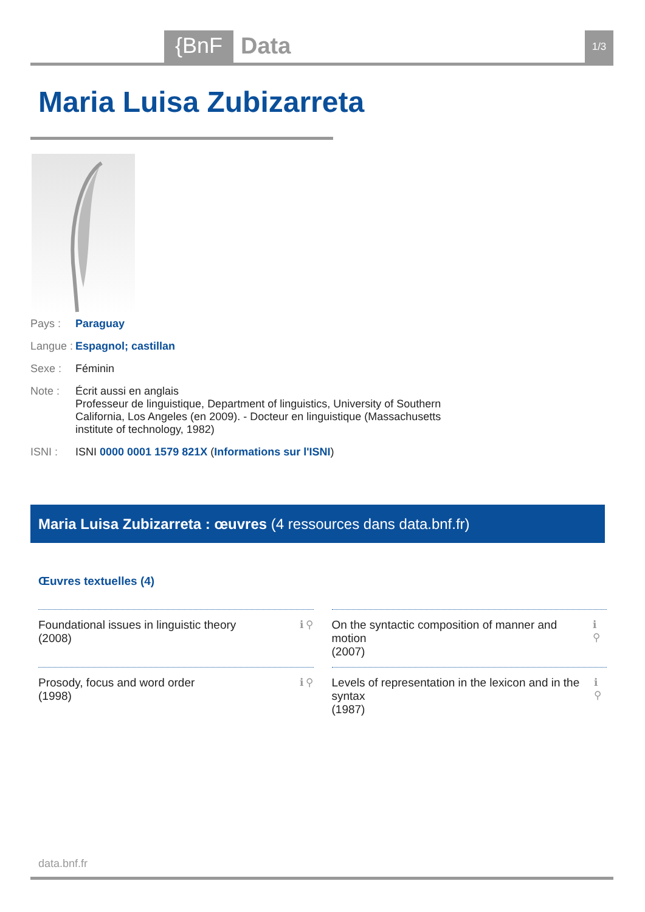{BnF Data 1/3
Maria Luisa Zubizarreta
Pays : Paraguay
Langue : Espagnol; castillan
Sexe : Féminin
Note : Écrit aussi en anglais
Professeur de linguistique, Department of linguistics, University of Southern California, Los Angeles (en 2009). - Docteur en linguistique (Massachusetts institute of technology, 1982)
ISNI : ISNI 0000 0001 1579 821X (Informations sur l'ISNI)
Maria Luisa Zubizarreta : œuvres (4 ressources dans data.bnf.fr)
Œuvres textuelles (4)
Foundational issues in linguistic theory
(2008) ℹ ⚲
On the syntactic composition of manner and motion
(2007) ℹ ⚲
Prosody, focus and word order
(1998) ℹ ⚲
Levels of representation in the lexicon and in the syntax
(1987) ℹ ⚲
data.bnf.fr